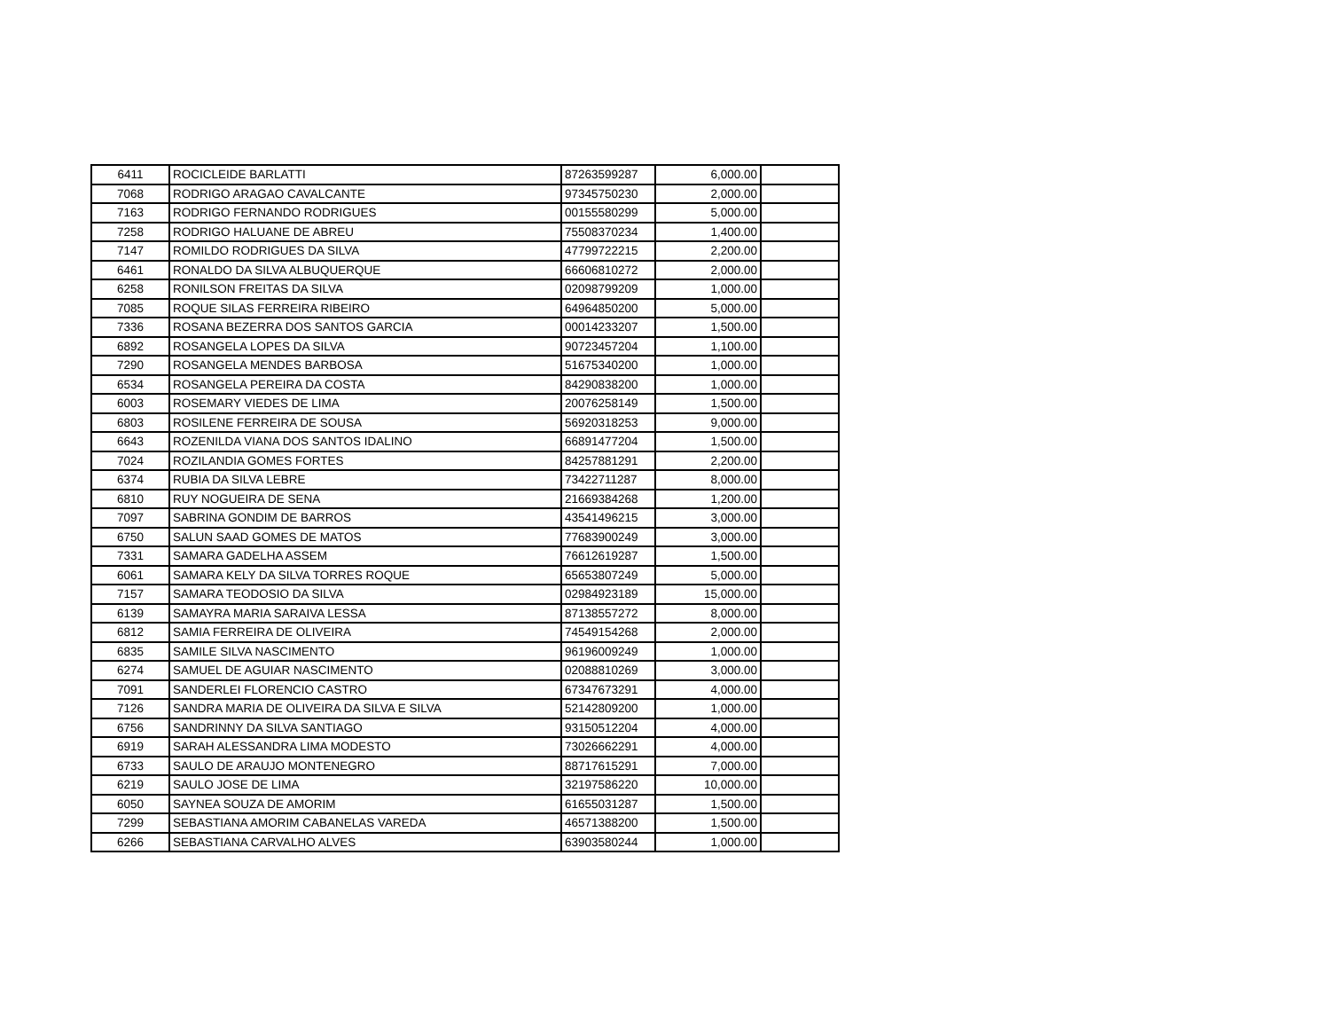| 6411 | ROCICLEIDE BARLATTI | 87263599287 | 6,000.00 | |
| 7068 | RODRIGO ARAGAO CAVALCANTE | 97345750230 | 2,000.00 | |
| 7163 | RODRIGO FERNANDO RODRIGUES | 00155580299 | 5,000.00 | |
| 7258 | RODRIGO HALUANE DE ABREU | 75508370234 | 1,400.00 | |
| 7147 | ROMILDO RODRIGUES DA SILVA | 47799722215 | 2,200.00 | |
| 6461 | RONALDO DA SILVA ALBUQUERQUE | 66606810272 | 2,000.00 | |
| 6258 | RONILSON FREITAS DA SILVA | 02098799209 | 1,000.00 | |
| 7085 | ROQUE SILAS FERREIRA RIBEIRO | 64964850200 | 5,000.00 | |
| 7336 | ROSANA BEZERRA DOS SANTOS GARCIA | 00014233207 | 1,500.00 | |
| 6892 | ROSANGELA LOPES DA SILVA | 90723457204 | 1,100.00 | |
| 7290 | ROSANGELA MENDES BARBOSA | 51675340200 | 1,000.00 | |
| 6534 | ROSANGELA PEREIRA DA COSTA | 84290838200 | 1,000.00 | |
| 6003 | ROSEMARY VIEDES DE LIMA | 20076258149 | 1,500.00 | |
| 6803 | ROSILENE FERREIRA DE SOUSA | 56920318253 | 9,000.00 | |
| 6643 | ROZENILDA VIANA DOS SANTOS IDALINO | 66891477204 | 1,500.00 | |
| 7024 | ROZILANDIA GOMES FORTES | 84257881291 | 2,200.00 | |
| 6374 | RUBIA DA SILVA LEBRE | 73422711287 | 8,000.00 | |
| 6810 | RUY NOGUEIRA DE SENA | 21669384268 | 1,200.00 | |
| 7097 | SABRINA GONDIM DE BARROS | 43541496215 | 3,000.00 | |
| 6750 | SALUN SAAD GOMES DE MATOS | 77683900249 | 3,000.00 | |
| 7331 | SAMARA GADELHA ASSEM | 76612619287 | 1,500.00 | |
| 6061 | SAMARA KELY DA SILVA TORRES ROQUE | 65653807249 | 5,000.00 | |
| 7157 | SAMARA TEODOSIO DA SILVA | 02984923189 | 15,000.00 | |
| 6139 | SAMAYRA MARIA SARAIVA LESSA | 87138557272 | 8,000.00 | |
| 6812 | SAMIA FERREIRA DE OLIVEIRA | 74549154268 | 2,000.00 | |
| 6835 | SAMILE SILVA NASCIMENTO | 96196009249 | 1,000.00 | |
| 6274 | SAMUEL DE AGUIAR NASCIMENTO | 02088810269 | 3,000.00 | |
| 7091 | SANDERLEI FLORENCIO CASTRO | 67347673291 | 4,000.00 | |
| 7126 | SANDRA MARIA DE OLIVEIRA DA SILVA E SILVA | 52142809200 | 1,000.00 | |
| 6756 | SANDRINNY DA SILVA SANTIAGO | 93150512204 | 4,000.00 | |
| 6919 | SARAH ALESSANDRA LIMA MODESTO | 73026662291 | 4,000.00 | |
| 6733 | SAULO DE ARAUJO MONTENEGRO | 88717615291 | 7,000.00 | |
| 6219 | SAULO JOSE DE LIMA | 32197586220 | 10,000.00 | |
| 6050 | SAYNEA SOUZA DE AMORIM | 61655031287 | 1,500.00 | |
| 7299 | SEBASTIANA AMORIM CABANELAS VAREDA | 46571388200 | 1,500.00 | |
| 6266 | SEBASTIANA CARVALHO ALVES | 63903580244 | 1,000.00 | |